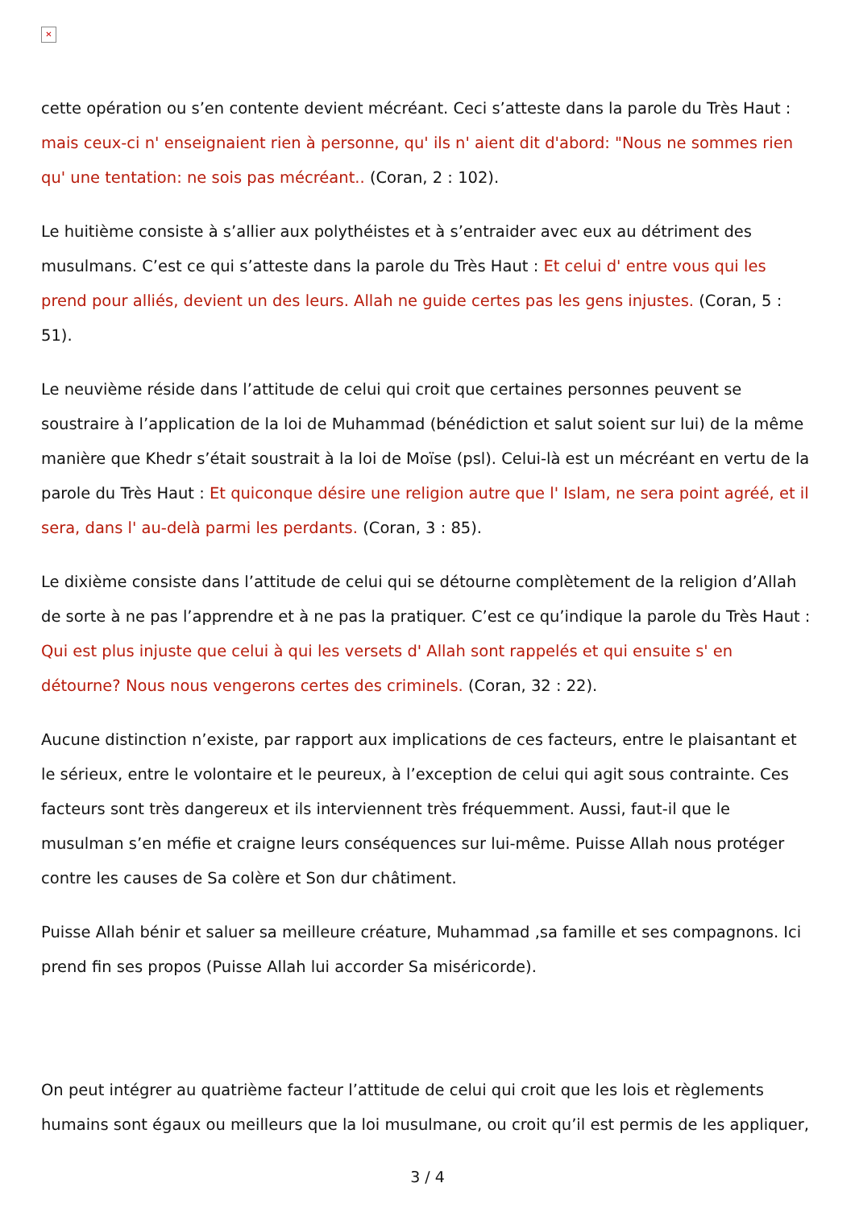✕
cette opération ou s’en contente devient mécréant. Ceci s’atteste dans la parole du Très Haut : mais ceux-ci n' enseignaient rien à personne, qu' ils n' aient dit d'abord: "Nous ne sommes rien qu' une tentation: ne sois pas mécréant.. (Coran, 2 : 102).
Le huitième consiste à s’allier aux polythéistes et à s’entraider avec eux au détriment des musulmans. C’est ce qui s’atteste dans la parole du Très Haut : Et celui d' entre vous qui les prend pour alliés, devient un des leurs. Allah ne guide certes pas les gens injustes. (Coran, 5 : 51).
Le neuvième réside dans l’attitude de celui qui croit que certaines personnes peuvent se soustraire à l’application de la loi de Muhammad (bénédiction et salut soient sur lui) de la même manière que Khedr s’était soustrait à la loi de Moïse (psl). Celui-là est un mécréant en vertu de la parole du Très Haut : Et quiconque désire une religion autre que l' Islam, ne sera point agréé, et il sera, dans l' au-delà parmi les perdants. (Coran, 3 : 85).
Le dixième consiste dans l’attitude de celui qui se détourne complètement de la religion d’Allah de sorte à ne pas l’apprendre et à ne pas la pratiquer. C’est ce qu’indique la parole du Très Haut : Qui est plus injuste que celui à qui les versets d' Allah sont rappelés et qui ensuite s' en détourne? Nous nous vengerons certes des criminels. (Coran, 32 : 22).
Aucune distinction n’existe, par rapport aux implications de ces facteurs, entre le plaisantant et le sérieux, entre le volontaire et le peureux, à l’exception de celui qui agit sous contrainte. Ces facteurs sont très dangereux et ils interviennent très fréquemment. Aussi, faut-il que le musulman s’en méfie et craigne leurs conséquences sur lui-même. Puisse Allah nous protéger contre les causes de Sa colère et Son dur châtiment.
Puisse Allah bénir et saluer sa meilleure créature, Muhammad ,sa famille et ses compagnons. Ici prend fin ses propos (Puisse Allah lui accorder Sa miséricorde).
On peut intégrer au quatrième facteur l’attitude de celui qui croit que les lois et règlements humains sont égaux ou meilleurs que la loi musulmane, ou croit qu’il est permis de les appliquer,
3 / 4